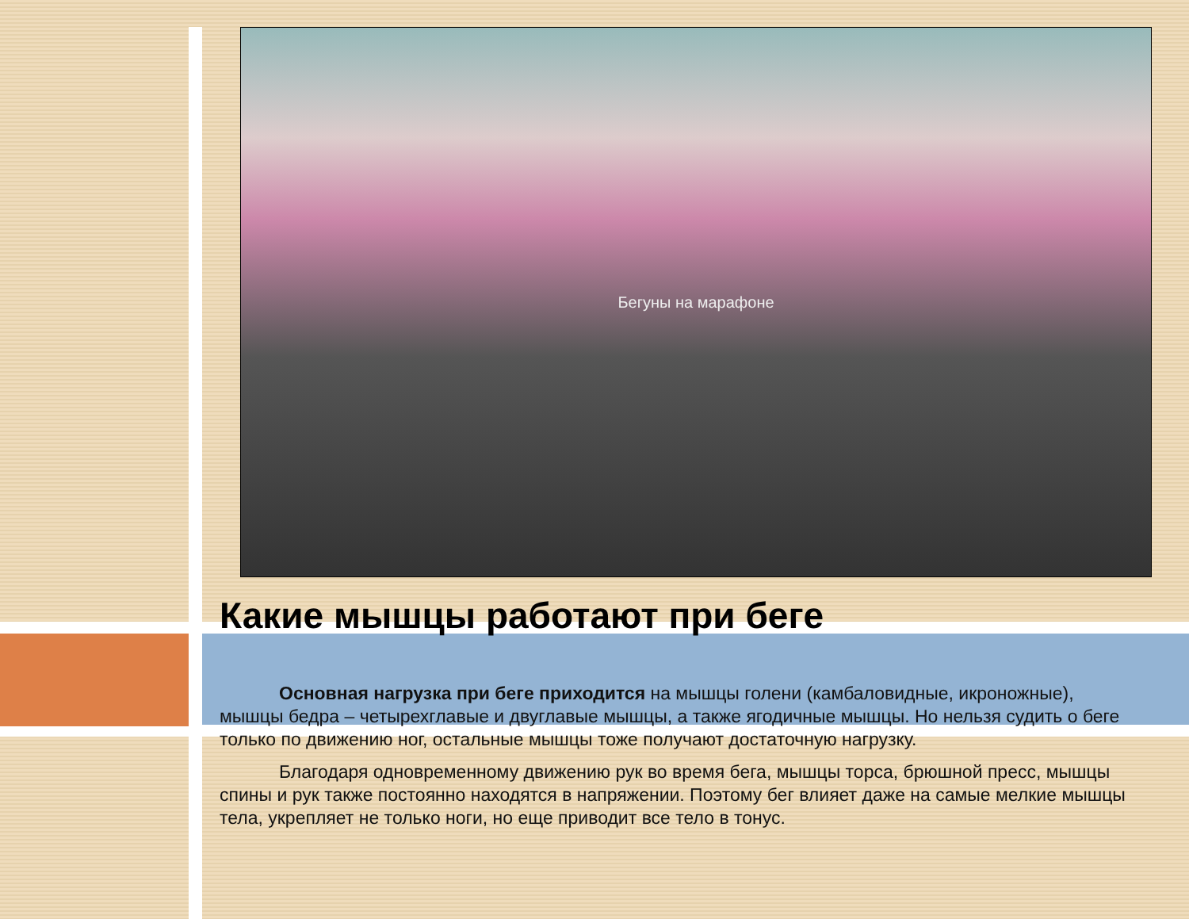Бегуны на марафоне
Какие мышцы работают при беге
Основная нагрузка при беге приходится на мышцы голени (камбаловидные, икроножные), мышцы бедра – четырехглавые и двуглавые мышцы, а также ягодичные мышцы. Но нельзя судить о беге только по движению ног, остальные мышцы тоже получают достаточную нагрузку.
Благодаря одновременному движению рук во время бега, мышцы торса, брюшной пресс, мышцы спины и рук также постоянно находятся в напряжении. Поэтому бег влияет даже на самые мелкие мышцы тела, укрепляет не только ноги, но еще приводит все тело в тонус.